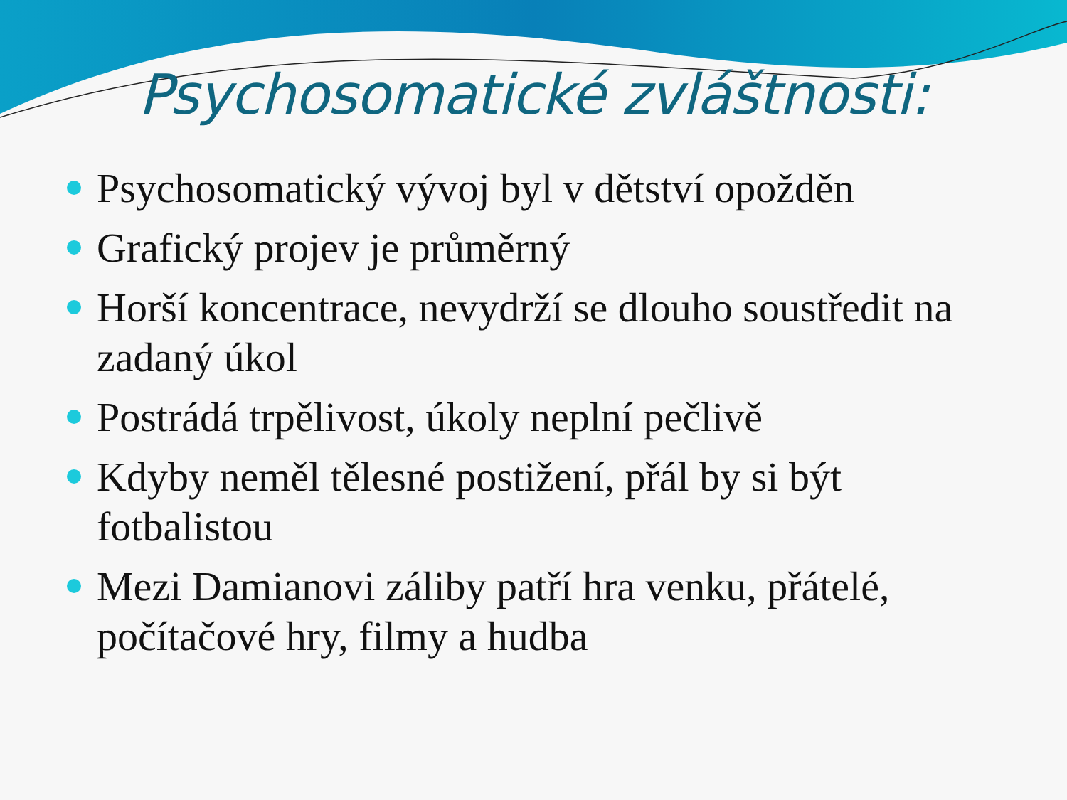Psychosomatické zvláštnosti:
Psychosomatický vývoj byl v dětství opožděn
Grafický projev je průměrný
Horší koncentrace, nevydrží se dlouho soustředit na zadaný úkol
Postrádá trpělivost, úkoly neplní pečlivě
Kdyby neměl tělesné postižení, přál by si být fotbalistou
Mezi Damianovi záliby patří hra venku, přátelé, počítačové hry, filmy a hudba